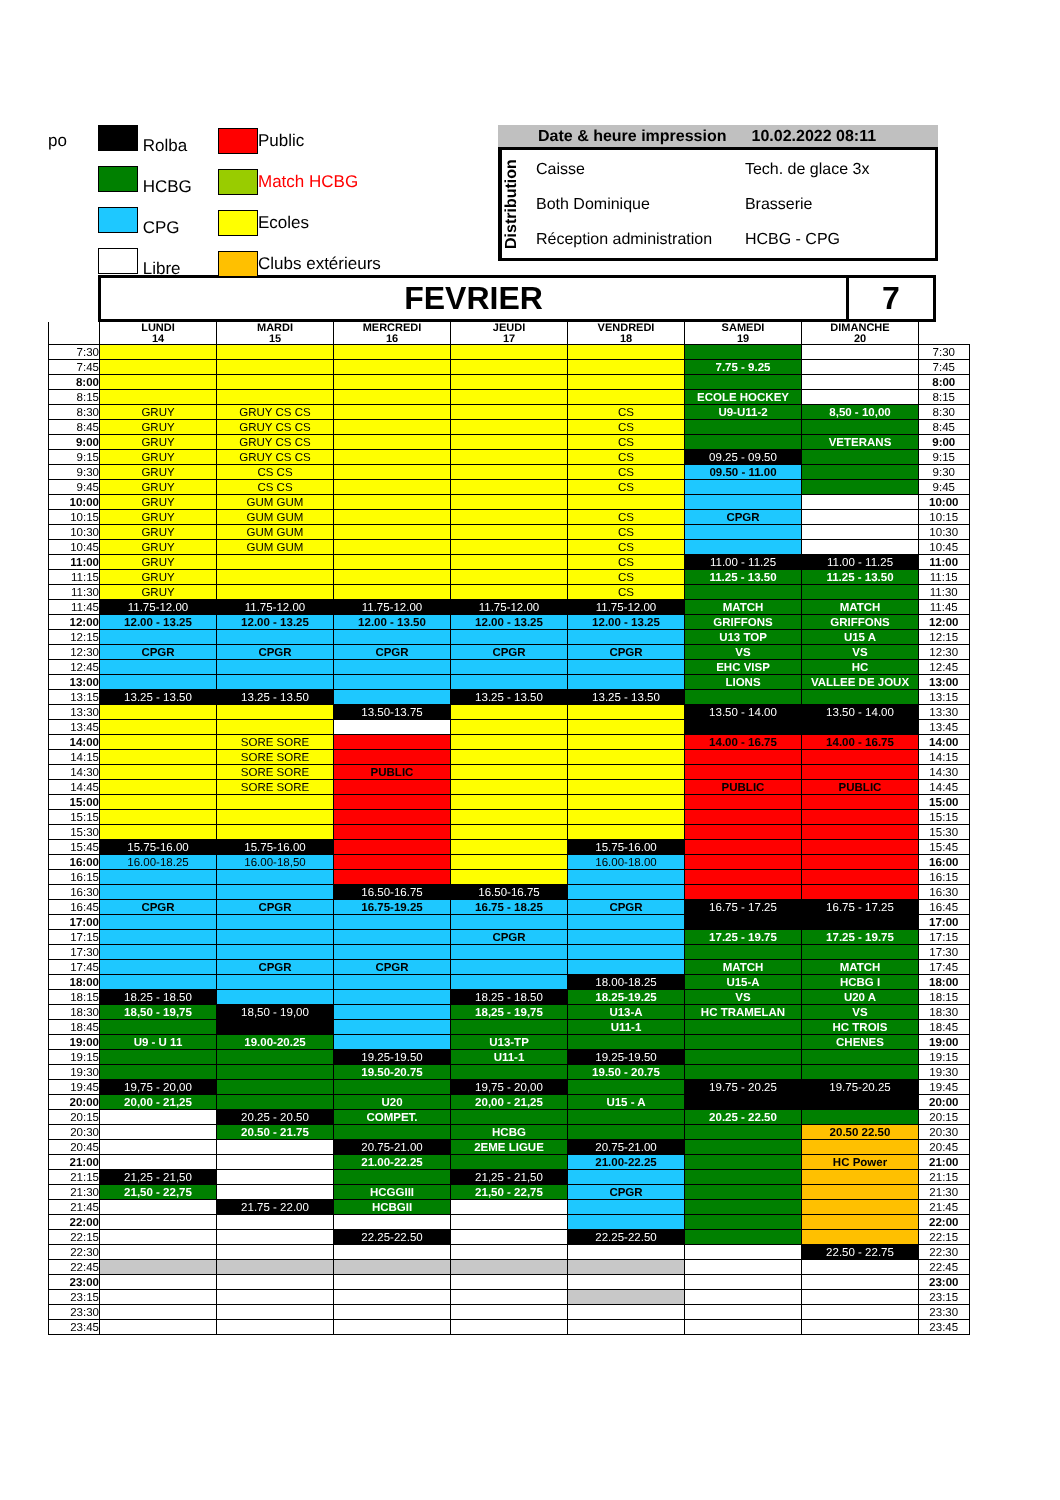po Rolba Public HCBG Match HCBG CPG Ecoles Libre Clubs extérieurs
Date & heure impression 10.02.2022 08:11
Distribution
| Caisse | Tech. de glace 3x |
| Both Dominique | Brasserie |
| Réception administration | HCBG - CPG |
FEVRIER 7
| | LUNDI 14 | MARDI 15 | MERCREDI 16 | JEUDI 17 | VENDREDI 18 | SAMEDI 19 | DIMANCHE 20 | |
| --- | --- | --- | --- | --- | --- | --- | --- | --- |
| 7:30 | | | | | | | | 7:30 |
| 7:45 | | | | | | 7.75 - 9.25 | | 7:45 |
| 8:00 | | | | | | | | 8:00 |
| 8:15 | | | | | | ECOLE HOCKEY | | 8:15 |
| 8:30 | GRUY | GRUY CS CS | | | CS | U9-U11-2 | 8,50 - 10,00 | 8:30 |
| 8:45 | GRUY | GRUY CS CS | | | CS | | | 8:45 |
| 9:00 | GRUY | GRUY CS CS | | | CS | | VETERANS | 9:00 |
| 9:15 | GRUY | GRUY CS CS | | | CS | 09.25 - 09.50 | | 9:15 |
| 9:30 | GRUY | CS CS | | | CS | 09.50 - 11.00 | | 9:30 |
| 9:45 | GRUY | CS CS | | | CS | | | 9:45 |
| 10:00 | GRUY | GUM GUM | | | | | | 10:00 |
| 10:15 | GRUY | GUM GUM | | | CS | CPGR | | 10:15 |
| 10:30 | GRUY | GUM GUM | | | CS | | | 10:30 |
| 10:45 | GRUY | GUM GUM | | | CS | | | 10:45 |
| 11:00 | GRUY | | | | CS | 11.00 - 11.25 | 11.00 - 11.25 | 11:00 |
| 11:15 | GRUY | | | | CS | 11.25 - 13.50 | 11.25 - 13.50 | 11:15 |
| 11:30 | GRUY | | | | CS | | | 11:30 |
| 11:45 | 11.75-12.00 | 11.75-12.00 | 11.75-12.00 | 11.75-12.00 | 11.75-12.00 | MATCH | MATCH | 11:45 |
| 12:00 | 12.00 - 13.25 | 12.00 - 13.25 | 12.00 - 13.50 | 12.00 - 13.25 | 12.00 - 13.25 | GRIFFONS | GRIFFONS | 12:00 |
| 12:15 | | | | | | U13 TOP | U15 A | 12:15 |
| 12:30 | CPGR | CPGR | CPGR | CPGR | CPGR | VS | VS | 12:30 |
| 12:45 | | | | | | EHC VISP | HC | 12:45 |
| 13:00 | | | | | | LIONS | VALLEE DE JOUX | 13:00 |
| 13:15 | 13.25 - 13.50 | 13.25 - 13.50 | | 13.25 - 13.50 | 13.25 - 13.50 | | | 13:15 |
| 13:30 | | | 13.50-13.75 | | | 13.50 - 14.00 | 13.50 - 14.00 | 13:30 |
| 13:45 | | | | | | | | 13:45 |
| 14:00 | | SORE SORE | | | | 14.00 - 16.75 | 14.00 - 16.75 | 14:00 |
| 14:15 | | SORE SORE | | | | | | 14:15 |
| 14:30 | | SORE SORE | PUBLIC | | | | | 14:30 |
| 14:45 | | SORE SORE | | | | PUBLIC | PUBLIC | 14:45 |
| 15:00 | | | | | | | | 15:00 |
| 15:15 | | | | | | | | 15:15 |
| 15:30 | | | | | | | | 15:30 |
| 15:45 | 15.75-16.00 | 15.75-16.00 | | | 15.75-16.00 | | | 15:45 |
| 16:00 | 16.00-18.25 | 16.00-18,50 | | | 16.00-18.00 | | | 16:00 |
| 16:15 | | | | | | | | 16:15 |
| 16:30 | | | 16.50-16.75 | 16.50-16.75 | | | | 16:30 |
| 16:45 | CPGR | CPGR | 16.75-19.25 | 16.75 - 18.25 | CPGR | 16.75 - 17.25 | 16.75 - 17.25 | 16:45 |
| 17:00 | | | | | | | | 17:00 |
| 17:15 | | | | CPGR | | 17.25 - 19.75 | 17.25 - 19.75 | 17:15 |
| 17:30 | | | | | | | | 17:30 |
| 17:45 | | CPGR | CPGR | | | MATCH | MATCH | 17:45 |
| 18:00 | | | | | 18.00-18.25 | U15-A | HCBG I | 18:00 |
| 18:15 | 18.25 - 18.50 | | | 18.25 - 18.50 | 18.25-19.25 | VS | U20 A | 18:15 |
| 18:30 | 18,50 - 19,75 | 18,50 - 19,00 | | 18,25 - 19,75 | U13-A | HC TRAMELAN | VS | 18:30 |
| 18:45 | | | | | U11-1 | | HC TROIS | 18:45 |
| 19:00 | U9 - U 11 | 19.00-20.25 | | U13-TP | | | CHENES | 19:00 |
| 19:15 | | | 19.25-19.50 | U11-1 | 19.25-19.50 | | | 19:15 |
| 19:30 | | | 19.50-20.75 | | 19.50 - 20.75 | | | 19:30 |
| 19:45 | 19,75 - 20,00 | | | 19,75 - 20,00 | | 19.75 - 20.25 | 19.75-20.25 | 19:45 |
| 20:00 | 20,00 - 21,25 | | U20 | 20,00 - 21,25 | U15 - A | | | 20:00 |
| 20:15 | | 20.25 - 20.50 | COMPET. | | | 20.25 - 22.50 | | 20:15 |
| 20:30 | | 20.50 - 21.75 | | HCBG | | | 20.50 22.50 | 20:30 |
| 20:45 | | | 20.75-21.00 | 2EME LIGUE | 20.75-21.00 | | | 20:45 |
| 21:00 | | | 21.00-22.25 | | 21.00-22.25 | | HC Power | 21:00 |
| 21:15 | 21,25 - 21,50 | | | 21,25 - 21,50 | | | | 21:15 |
| 21:30 | 21,50 - 22,75 | | HCGGIII | 21,50 - 22,75 | CPGR | | | 21:30 |
| 21:45 | | 21.75 - 22.00 | HCBGII | | | | | 21:45 |
| 22:00 | | | | | | | | 22:00 |
| 22:15 | | | 22.25-22.50 | | 22.25-22.50 | | | 22:15 |
| 22:30 | | | | | | | 22.50 - 22.75 | 22:30 |
| 22:45 | | | | | | | | 22:45 |
| 23:00 | | | | | | | | 23:00 |
| 23:15 | | | | | | | | 23:15 |
| 23:30 | | | | | | | | 23:30 |
| 23:45 | | | | | | | | 23:45 |